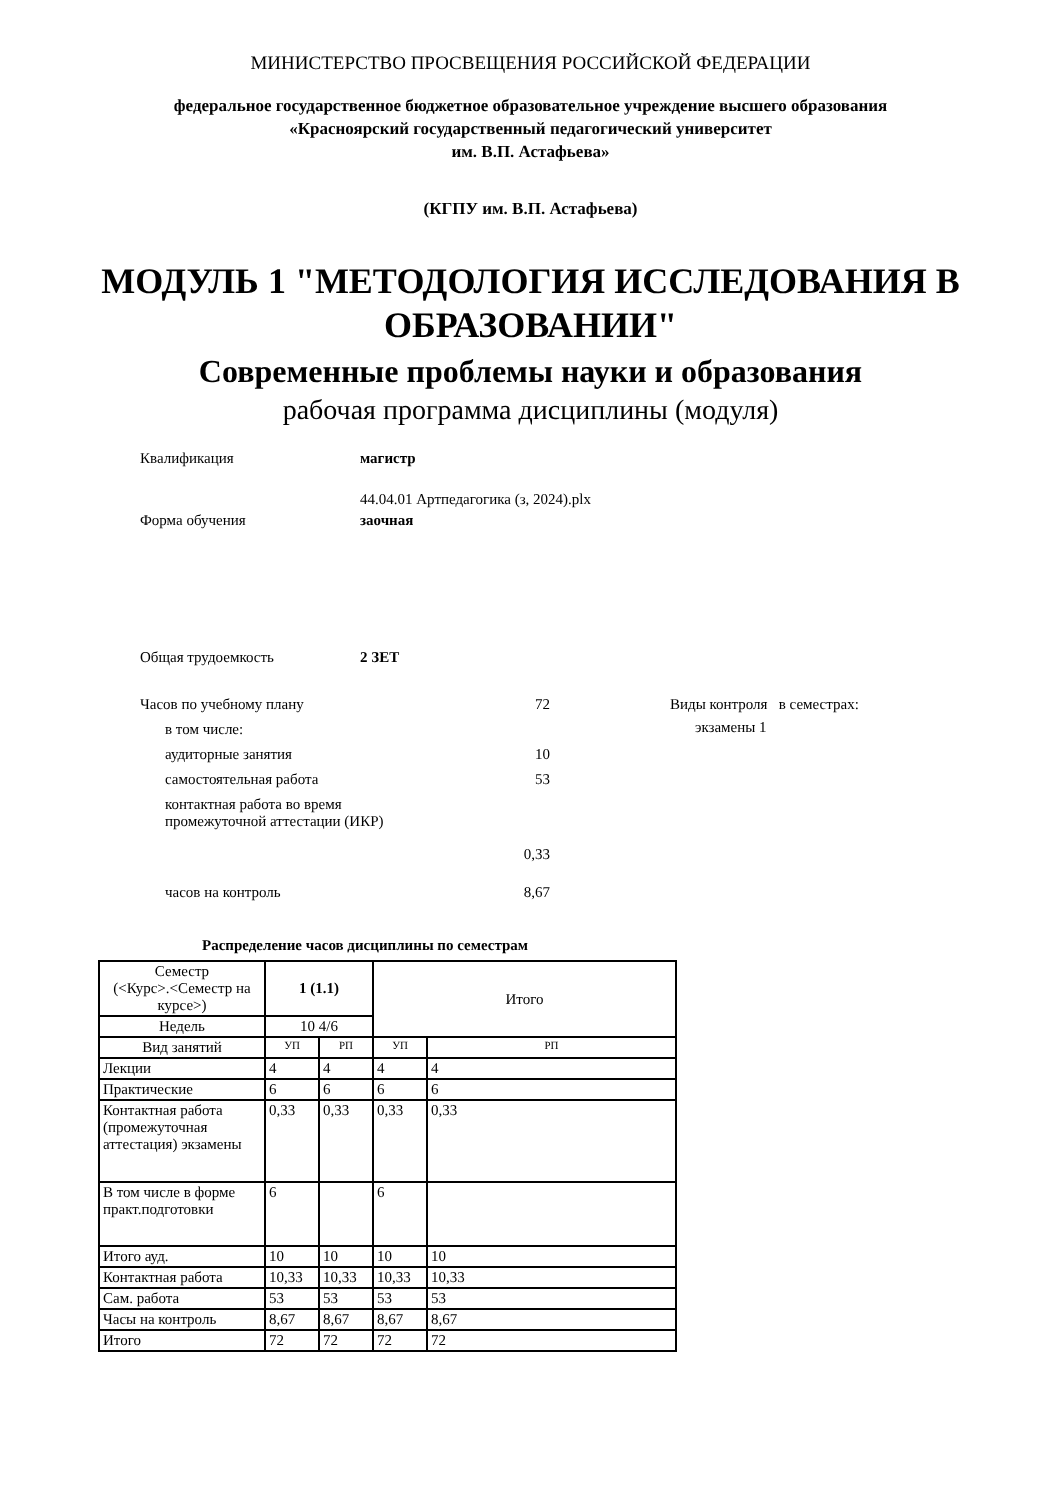МИНИСТЕРСТВО ПРОСВЕЩЕНИЯ РОССИЙСКОЙ ФЕДЕРАЦИИ
федеральное государственное бюджетное образовательное учреждение высшего образования
«Красноярский государственный педагогический университет
им. В.П. Астафьева»
(КГПУ им. В.П. Астафьева)
МОДУЛЬ 1 "МЕТОДОЛОГИЯ ИССЛЕДОВАНИЯ В
ОБРАЗОВАНИИ"
Современные проблемы науки и образования
рабочая программа дисциплины (модуля)
Квалификация магистр
44.04.01 Артпедагогика (з, 2024).plx
Форма обучения заочная
Общая трудоемкость 2 ЗЕТ
Часов по учебному плану 72
в том числе:
аудиторные занятия 10
самостоятельная работа 53
контактная работа во время
промежуточной аттестации (ИКР)
0,33
часов на контроль 8,67
Виды контроля в семестрах:
экзамены 1
Распределение часов дисциплины по семестрам
| Семестр (<Курс>.<Семестр на курсе>) | 1 (1.1) | | Итого | |
| Недель | 10 4/6 | | | |
| Вид занятий | УП | РП | УП | РП |
| Лекции | 4 | 4 | 4 | 4 |
| Практические | 6 | 6 | 6 | 6 |
| Контактная работа (промежуточная аттестация) экзамены | 0,33 | 0,33 | 0,33 | 0,33 |
| В том числе в форме практ.подготовки | 6 | | 6 | |
| Итого ауд. | 10 | 10 | 10 | 10 |
| Контактная работа | 10,33 | 10,33 | 10,33 | 10,33 |
| Сам. работа | 53 | 53 | 53 | 53 |
| Часы на контроль | 8,67 | 8,67 | 8,67 | 8,67 |
| Итого | 72 | 72 | 72 | 72 |